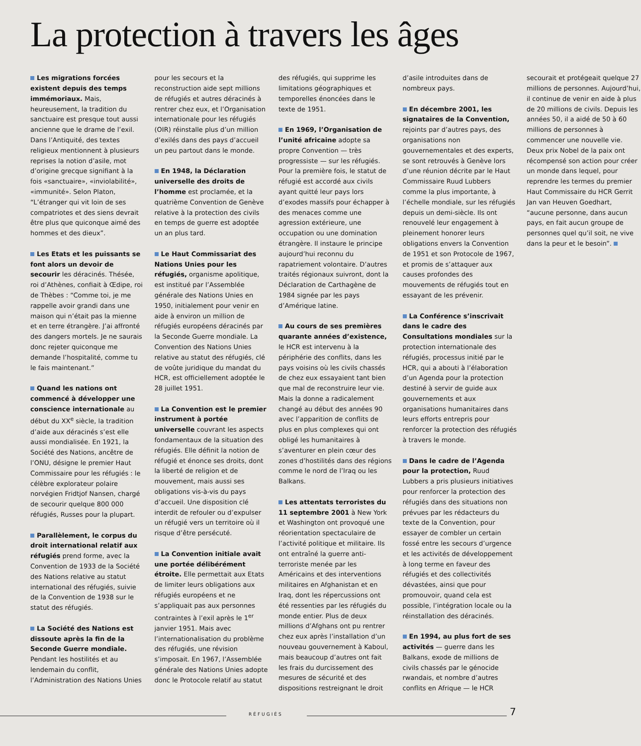La protection à travers les âges
Les migrations forcées existent depuis des temps immémoriaux. Mais, heureusement, la tradition du sanctuaire est presque tout aussi ancienne que le drame de l’exil. Dans l’Antiquité, des textes religieux mentionnent à plusieurs reprises la notion d’asile, mot d’origine grecque signifiant à la fois «sanctuaire», «inviolabilité», «immunité». Selon Platon, “L’étranger qui vit loin de ses compatriotes et des siens devrait être plus que quiconque aimé des hommes et des dieux”.
Les Etats et les puissants se font alors un devoir de secourir les déracinés. Thésée, roi d’Athènes, confiait à Œdipe, roi de Thèbes : “Comme toi, je me rappelle avoir grandi dans une maison qui n’était pas la mienne et en terre étrangère. J’ai affronté des dangers mortels. Je ne saurais donc rejeter quiconque me demande l’hospitalité, comme tu le fais maintenant.”
Quand les nations ont commencé à développer une conscience internationale au début du XX<sup>e</sup> siècle, la tradition d’aide aux déracinés s’est elle aussi mondialisée. En 1921, la Société des Nations, ancêtre de l’ONU, désigne le premier Haut Commissaire pour les réfugiés : le célèbre explorateur polaire norvégien Fridtjof Nansen, chargé de secourir quelque 800 000 réfugiés, Russes pour la plupart.
Parallèlement, le corpus du droit international relatif aux réfugiés prend forme, avec la Convention de 1933 de la Société des Nations relative au statut international des réfugiés, suivie de la Convention de 1938 sur le statut des réfugiés.
La Société des Nations est dissoute après la fin de la Seconde Guerre mondiale. Pendant les hostilités et au lendemain du conflit, l’Administration des Nations Unies pour les secours et la reconstruction aide sept millions de réfugiés et autres déracinés à rentrer chez eux, et l’Organisation internationale pour les réfugiés (OIR) réinstalle plus d’un million d’exilés dans des pays d’accueil un peu partout dans le monde.
En 1948, la Déclaration universelle des droits de l’homme est proclamée, et la quatrième Convention de Genève relative à la protection des civils en temps de guerre est adoptée un an plus tard.
Le Haut Commissariat des Nations Unies pour les réfugiés, organisme apolitique, est institué par l’Assemblée générale des Nations Unies en 1950, initialement pour venir en aide à environ un million de réfugiés européens déracinés par la Seconde Guerre mondiale. La Convention des Nations Unies relative au statut des réfugiés, clé de voûte juridique du mandat du HCR, est officiellement adoptée le 28 juillet 1951.
La Convention est le premier instrument à portée universelle couvrant les aspects fondamentaux de la situation des réfugiés. Elle définit la notion de réfugié et énonce ses droits, dont la liberté de religion et de mouvement, mais aussi ses obligations vis-à-vis du pays d’accueil. Une disposition clé interdit de refouler ou d’expulser un réfugié vers un territoire où il risque d’être persécuté.
La Convention initiale avait une portée délibérément étroite. Elle permettait aux Etats de limiter leurs obligations aux réfugiés européens et ne s’appliquait pas aux personnes contraintes à l’exil après le 1<sup>er</sup> janvier 1951. Mais avec l’internationalisation du problème des réfugiés, une révision s’imposait. En 1967, l’Assemblée générale des Nations Unies adopte donc le Protocole relatif au statut des réfugiés, qui supprime les limitations géographiques et temporelles énoncées dans le texte de 1951.
En 1969, l’Organisation de l’unité africaine adopte sa propre Convention — très progressiste — sur les réfugiés. Pour la première fois, le statut de réfugié est accordé aux civils ayant quitté leur pays lors d’exodes massifs pour échapper à des menaces comme une agression extérieure, une occupation ou une domination étrangère. Il instaure le principe aujourd’hui reconnu du rapatriement volontaire. D’autres traités régionaux suivront, dont la Déclaration de Carthagène de 1984 signée par les pays d’Amérique latine.
Au cours de ses premières quarante années d’existence, le HCR est intervenu à la périphérie des conflits, dans les pays voisins où les civils chassés de chez eux essayaient tant bien que mal de reconstruire leur vie. Mais la donne a radicalement changé au début des années 90 avec l’apparition de conflits de plus en plus complexes qui ont obligé les humanitaires à s’aventurer en plein cœur des zones d’hostilités dans des régions comme le nord de l’Iraq ou les Balkans.
Les attentats terroristes du 11 septembre 2001 à New York et Washington ont provoqué une réorientation spectaculaire de l’activité politique et militaire. Ils ont entraîné la guerre anti-terroriste menée par les Américains et des interventions militaires en Afghanistan et en Iraq, dont les répercussions ont été ressenties par les réfugiés du monde entier. Plus de deux millions d’Afghans ont pu rentrer chez eux après l’installation d’un nouveau gouvernement à Kaboul, mais beaucoup d’autres ont fait les frais du durcissement des mesures de sécurité et des dispositions restreignant le droit d’asile introduites dans de nombreux pays.
En décembre 2001, les signataires de la Convention, rejoints par d’autres pays, des organisations non gouvernementales et des experts, se sont retrouvés à Genève lors d’une réunion décrite par le Haut Commissaire Ruud Lubbers comme la plus importante, à l’échelle mondiale, sur les réfugiés depuis un demi-siècle. Ils ont renouvelé leur engagement à pleinement honorer leurs obligations envers la Convention de 1951 et son Protocole de 1967, et promis de s’attaquer aux causes profondes des mouvements de réfugiés tout en essayant de les prévenir.
La Conférence s’inscrivait dans le cadre des Consultations mondiales sur la protection internationale des réfugiés, processus initié par le HCR, qui a abouti à l’élaboration d’un Agenda pour la protection destiné à servir de guide aux gouvernements et aux organisations humanitaires dans leurs efforts entrepris pour renforcer la protection des réfugiés à travers le monde.
Dans le cadre de l’Agenda pour la protection, Ruud Lubbers a pris plusieurs initiatives pour renforcer la protection des réfugiés dans des situations non prévues par les rédacteurs du texte de la Convention, pour essayer de combler un certain fossé entre les secours d’urgence et les activités de développement à long terme en faveur des réfugiés et des collectivités dévastées, ainsi que pour promouvoir, quand cela est possible, l’intégration locale ou la réinstallation des déracinés.
En 1994, au plus fort de ses activités — guerre dans les Balkans, exode de millions de civils chassés par le génocide rwandais, et nombre d’autres conflits en Afrique — le HCR secourait et protégeait quelque 27 millions de personnes. Aujourd’hui, il continue de venir en aide à plus de 20 millions de civils. Depuis les années 50, il a aidé de 50 à 60 millions de personnes à commencer une nouvelle vie. Deux prix Nobel de la paix ont récompensé son action pour créer un monde dans lequel, pour reprendre les termes du premier Haut Commissaire du HCR Gerrit Jan van Heuven Goedhart, “aucune personne, dans aucun pays, en fait aucun groupe de personnes quel qu’il soit, ne vive dans la peur et le besoin”.
RÉFUGIÉS 7